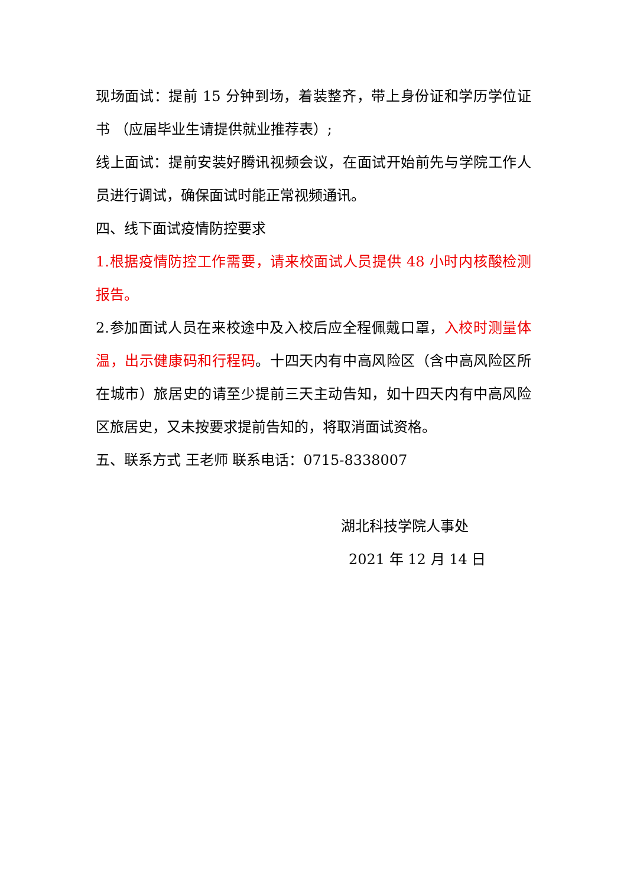现场面试：提前 15 分钟到场，着装整齐，带上身份证和学历学位证书 （应届毕业生请提供就业推荐表）;
线上面试：提前安装好腾讯视频会议，在面试开始前先与学院工作人员进行调试，确保面试时能正常视频通讯。
四、线下面试疫情防控要求
1.根据疫情防控工作需要，请来校面试人员提供 48 小时内核酸检测报告。
2.参加面试人员在来校途中及入校后应全程佩戴口罩，入校时测量体温，出示健康码和行程码。十四天内有中高风险区（含中高风险区所在城市）旅居史的请至少提前三天主动告知，如十四天内有中高风险区旅居史，又未按要求提前告知的，将取消面试资格。
五、联系方式 王老师 联系电话：0715-8338007
湖北科技学院人事处
2021 年 12 月 14 日